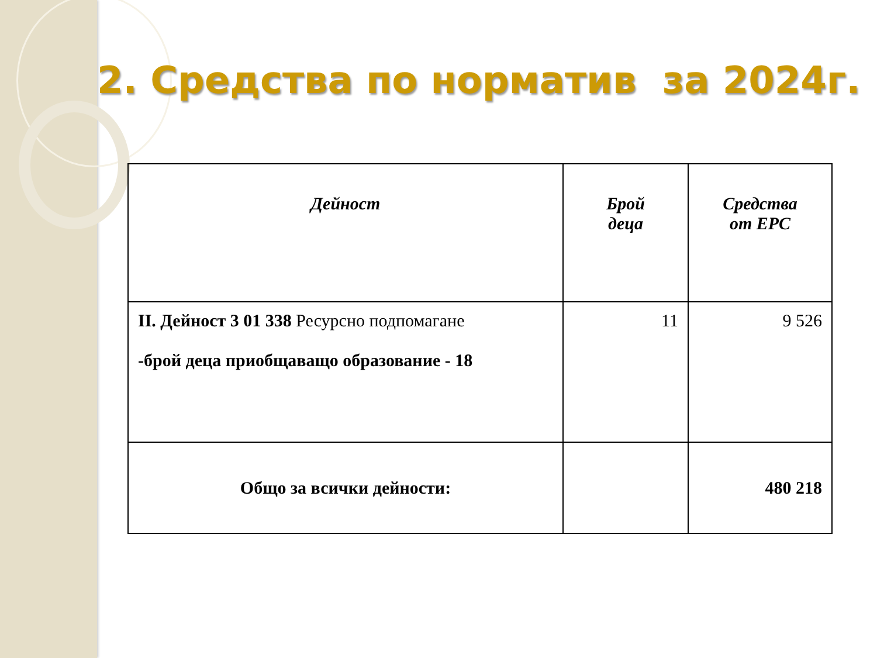2. Средства по норматив за 2024г.
| Дейност | Брой деца | Средства от ЕРС |
| --- | --- | --- |
| II. Дейност 3 01 338 Ресурсно подпомагане -брой деца приобщаващо образование - 18 | 11 | 9 526 |
| Общо за всички дейности: | | 480 218 |